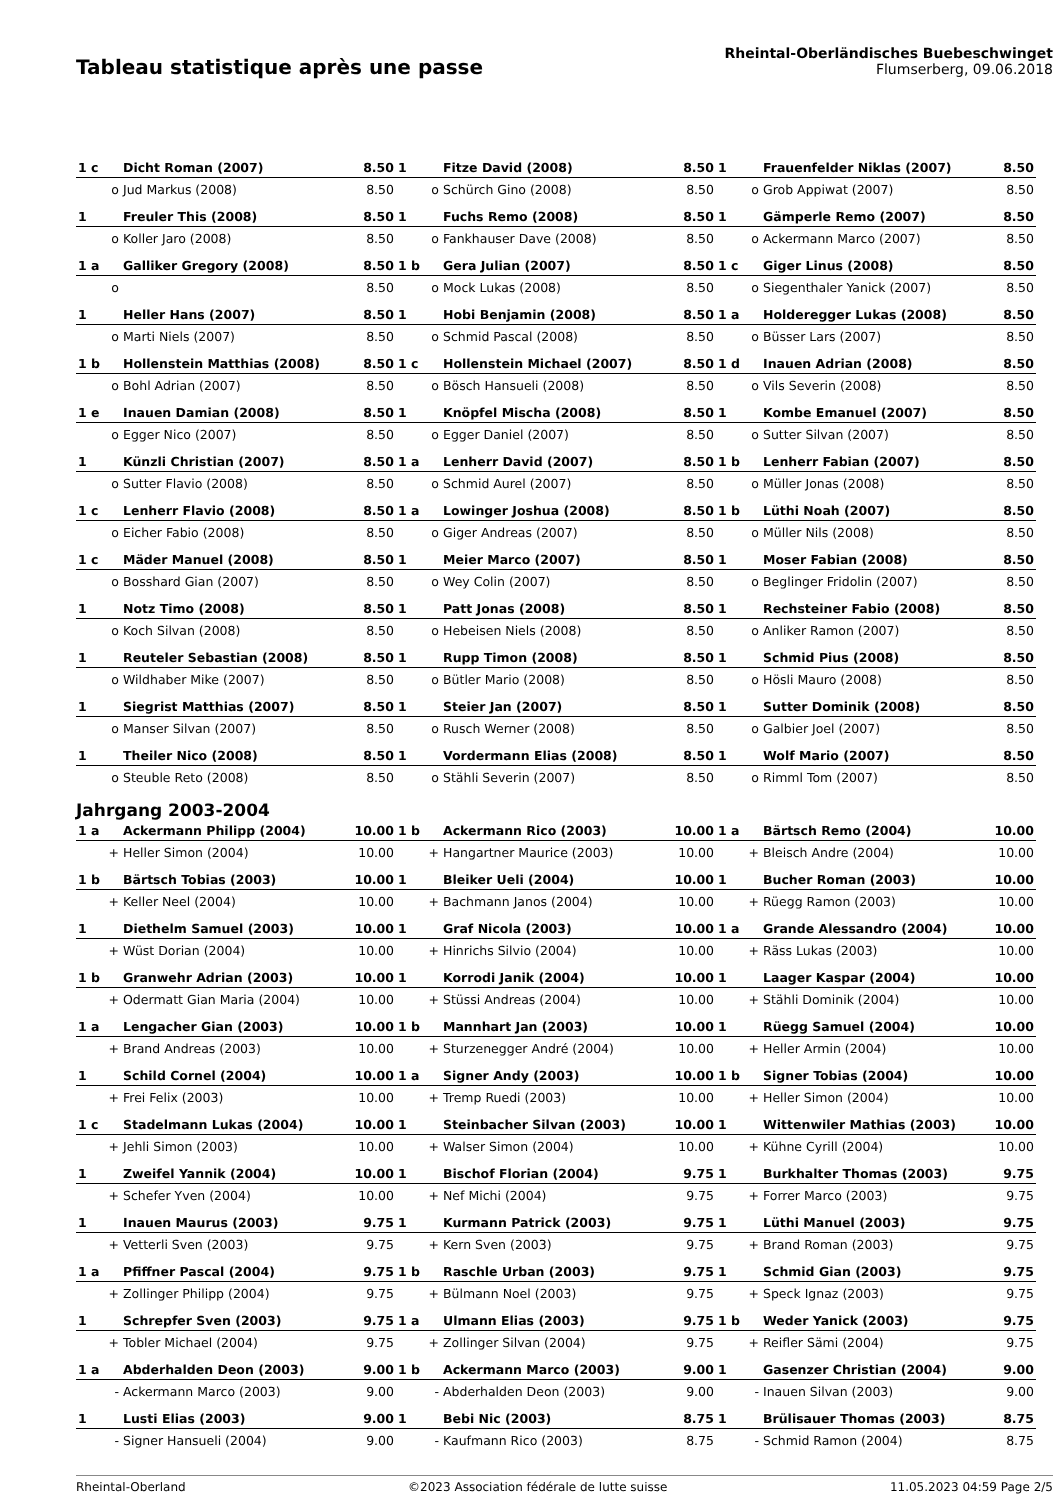Tableau statistique après une passe
Rheintal-Oberländisches Buebeschwinget
Flumserberg, 09.06.2018
| 1 c | Dicht Roman (2007) | 8.50 | 1 | Fitze David (2008) | 8.50 | 1 | Frauenfelder Niklas (2007) | 8.50 |
| o | Jud Markus (2008) | 8.50 | o | Schürch Gino (2008) | 8.50 | o | Grob Appiwat (2007) | 8.50 |
| 1 | Freuler This (2008) | 8.50 | 1 | Fuchs Remo (2008) | 8.50 | 1 | Gämperle Remo (2007) | 8.50 |
| o | Koller Jaro (2008) | 8.50 | o | Fankhauser Dave (2008) | 8.50 | o | Ackermann Marco (2007) | 8.50 |
| 1 a | Galliker Gregory (2008) | 8.50 | 1 b | Gera Julian (2007) | 8.50 | 1 c | Giger Linus (2008) | 8.50 |
| o | | 8.50 | o | Mock Lukas (2008) | 8.50 | o | Siegenthaler Yanick (2007) | 8.50 |
| 1 | Heller Hans (2007) | 8.50 | 1 | Hobi Benjamin (2008) | 8.50 | 1 a | Holderegger Lukas (2008) | 8.50 |
| o | Marti Niels (2007) | 8.50 | o | Schmid Pascal (2008) | 8.50 | o | Büsser Lars (2007) | 8.50 |
| 1 b | Hollenstein Matthias (2008) | 8.50 | 1 c | Hollenstein Michael (2007) | 8.50 | 1 d | Inauen Adrian (2008) | 8.50 |
| o | Bohl Adrian (2007) | 8.50 | o | Bösch Hansueli (2008) | 8.50 | o | Vils Severin (2008) | 8.50 |
| 1 e | Inauen Damian (2008) | 8.50 | 1 | Knöpfel Mischa (2008) | 8.50 | 1 | Kombe Emanuel (2007) | 8.50 |
| o | Egger Nico (2007) | 8.50 | o | Egger Daniel (2007) | 8.50 | o | Sutter Silvan (2007) | 8.50 |
| 1 | Künzli Christian (2007) | 8.50 | 1 a | Lenherr David (2007) | 8.50 | 1 b | Lenherr Fabian (2007) | 8.50 |
| o | Sutter Flavio (2008) | 8.50 | o | Schmid Aurel (2007) | 8.50 | o | Müller Jonas (2008) | 8.50 |
| 1 c | Lenherr Flavio (2008) | 8.50 | 1 a | Lowinger Joshua (2008) | 8.50 | 1 b | Lüthi Noah (2007) | 8.50 |
| o | Eicher Fabio (2008) | 8.50 | o | Giger Andreas (2007) | 8.50 | o | Müller Nils (2008) | 8.50 |
| 1 c | Mäder Manuel (2008) | 8.50 | 1 | Meier Marco (2007) | 8.50 | 1 | Moser Fabian (2008) | 8.50 |
| o | Bosshard Gian (2007) | 8.50 | o | Wey Colin (2007) | 8.50 | o | Beglinger Fridolin (2007) | 8.50 |
| 1 | Notz Timo (2008) | 8.50 | 1 | Patt Jonas (2008) | 8.50 | 1 | Rechsteiner Fabio (2008) | 8.50 |
| o | Koch Silvan (2008) | 8.50 | o | Hebeisen Niels (2008) | 8.50 | o | Anliker Ramon (2007) | 8.50 |
| 1 | Reuteler Sebastian (2008) | 8.50 | 1 | Rupp Timon (2008) | 8.50 | 1 | Schmid Pius (2008) | 8.50 |
| o | Wildhaber Mike (2007) | 8.50 | o | Bütler Mario (2008) | 8.50 | o | Hösli Mauro (2008) | 8.50 |
| 1 | Siegrist Matthias (2007) | 8.50 | 1 | Steier Jan (2007) | 8.50 | 1 | Sutter Dominik (2008) | 8.50 |
| o | Manser Silvan (2007) | 8.50 | o | Rusch Werner (2008) | 8.50 | o | Galbier Joel (2007) | 8.50 |
| 1 | Theiler Nico (2008) | 8.50 | 1 | Vordermann Elias (2008) | 8.50 | 1 | Wolf Mario (2007) | 8.50 |
| o | Steuble Reto (2008) | 8.50 | o | Stähli Severin (2007) | 8.50 | o | Rimml Tom (2007) | 8.50 |
Jahrgang 2003-2004
| 1 a | Ackermann Philipp (2004) | 10.00 | 1 b | Ackermann Rico (2003) | 10.00 | 1 a | Bärtsch Remo (2004) | 10.00 |
| + | Heller Simon (2004) | 10.00 | + | Hangartner Maurice (2003) | 10.00 | + | Bleisch Andre (2004) | 10.00 |
| 1 b | Bärtsch Tobias (2003) | 10.00 | 1 | Bleiker Ueli (2004) | 10.00 | 1 | Bucher Roman (2003) | 10.00 |
| + | Keller Neel (2004) | 10.00 | + | Bachmann Janos (2004) | 10.00 | + | Rüegg Ramon (2003) | 10.00 |
| 1 | Diethelm Samuel (2003) | 10.00 | 1 | Graf Nicola (2003) | 10.00 | 1 a | Grande Alessandro (2004) | 10.00 |
| + | Wüst Dorian (2004) | 10.00 | + | Hinrichs Silvio (2004) | 10.00 | + | Räss Lukas (2003) | 10.00 |
| 1 b | Granwehr Adrian (2003) | 10.00 | 1 | Korrodi Janik (2004) | 10.00 | 1 | Laager Kaspar (2004) | 10.00 |
| + | Odermatt Gian Maria (2004) | 10.00 | + | Stüssi Andreas (2004) | 10.00 | + | Stähli Dominik (2004) | 10.00 |
| 1 a | Lengacher Gian (2003) | 10.00 | 1 b | Mannhart Jan (2003) | 10.00 | 1 | Rüegg Samuel (2004) | 10.00 |
| + | Brand Andreas (2003) | 10.00 | + | Sturzenegger André (2004) | 10.00 | + | Heller Armin (2004) | 10.00 |
| 1 | Schild Cornel (2004) | 10.00 | 1 a | Signer Andy (2003) | 10.00 | 1 b | Signer Tobias (2004) | 10.00 |
| + | Frei Felix (2003) | 10.00 | + | Tremp Ruedi (2003) | 10.00 | + | Heller Simon (2004) | 10.00 |
| 1 c | Stadelmann Lukas (2004) | 10.00 | 1 | Steinbacher Silvan (2003) | 10.00 | 1 | Wittenwiler Mathias (2003) | 10.00 |
| + | Jehli Simon (2003) | 10.00 | + | Walser Simon (2004) | 10.00 | + | Kühne Cyrill (2004) | 10.00 |
| 1 | Zweifel Yannik (2004) | 10.00 | 1 | Bischof Florian (2004) | 9.75 | 1 | Burkhalter Thomas (2003) | 9.75 |
| + | Schefer Yven (2004) | 10.00 | + | Nef Michi (2004) | 9.75 | + | Forrer Marco (2003) | 9.75 |
| 1 | Inauen Maurus (2003) | 9.75 | 1 | Kurmann Patrick (2003) | 9.75 | 1 | Lüthi Manuel (2003) | 9.75 |
| + | Vetterli Sven (2003) | 9.75 | + | Kern Sven (2003) | 9.75 | + | Brand Roman (2003) | 9.75 |
| 1 a | Pfiffner Pascal (2004) | 9.75 | 1 b | Raschle Urban (2003) | 9.75 | 1 | Schmid Gian (2003) | 9.75 |
| + | Zollinger Philipp (2004) | 9.75 | + | Bülmann Noel (2003) | 9.75 | + | Speck Ignaz (2003) | 9.75 |
| 1 | Schrepfer Sven (2003) | 9.75 | 1 a | Ulmann Elias (2003) | 9.75 | 1 b | Weder Yanick (2003) | 9.75 |
| + | Tobler Michael (2004) | 9.75 | + | Zollinger Silvan (2004) | 9.75 | + | Reifler Sämi (2004) | 9.75 |
| 1 a | Abderhalden Deon (2003) | 9.00 | 1 b | Ackermann Marco (2003) | 9.00 | 1 | Gasenzer Christian (2004) | 9.00 |
| - | Ackermann Marco (2003) | 9.00 | - | Abderhalden Deon (2003) | 9.00 | - | Inauen Silvan (2003) | 9.00 |
| 1 | Lusti Elias (2003) | 9.00 | 1 | Bebi Nic (2003) | 8.75 | 1 | Brülisauer Thomas (2003) | 8.75 |
| - | Signer Hansueli (2004) | 9.00 | - | Kaufmann Rico (2003) | 8.75 | - | Schmid Ramon (2004) | 8.75 |
Rheintal-Oberland ©2023 Association fédérale de lutte suisse 11.05.2023 04:59 Page 2/5